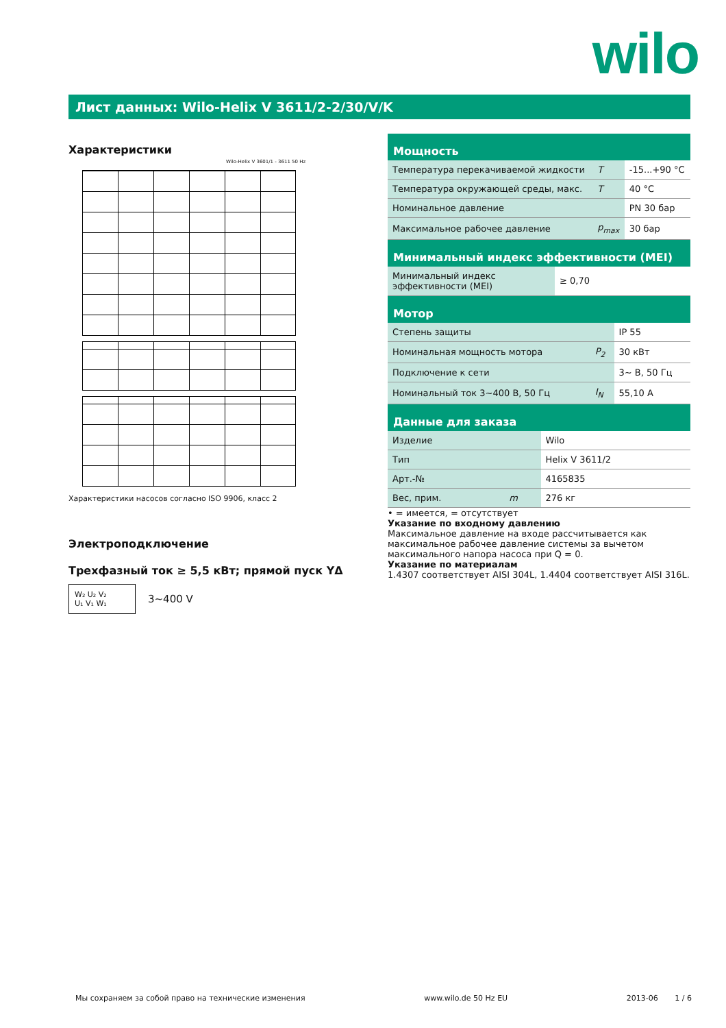wilo
Лист данных: Wilo-Helix V 3611/2-2/30/V/K
Характеристики
Wilo-Helix V 3601/1 - 3611 50 Hz
Характеристики насосов согласно ISO 9906, класс 2
Электроподключение
Трехфазный ток ≥ 5,5 кВт; прямой пуск YΔ
W₂ U₂ V₂
U₁ V₁ W₁
3~400 V
Мощность
| Температура перекачиваемой жидкости | T | -15...+90 °C |
| Температура окружающей среды, макс. | T | 40 °C |
| Номинальное давление | | PN 30 бар |
| Максимальное рабочее давление | p<sub>max</sub> | 30 бар |
Минимальный индекс эффективности (MEI)
| Минимальный индекс эффективности (MEI) | ≥ 0,70 |
Мотор
| Степень защиты | | IP 55 |
| Номинальная мощность мотора | P<sub>2</sub> | 30 кВт |
| Подключение к сети | | 3~ В, 50 Гц |
| Номинальный ток 3~400 В, 50 Гц | I<sub>N</sub> | 55,10 A |
Данные для заказа
| Изделие | | Wilo |
| Тип | | Helix V 3611/2 |
| Арт.-№ | | 4165835 |
| Вес, прим. | m | 276 кг |
• = имеется, = отсутствует
Указание по входному давлению
Максимальное давление на входе рассчитывается как максимальное рабочее давление системы за вычетом максимального напора насоса при Q = 0.
Указание по материалам
1.4307 соответствует AISI 304L, 1.4404 соответствует AISI 316L.
Мы сохраняем за собой право на технические изменения www.wilo.de 50 Hz EU 2013-06 1 / 6